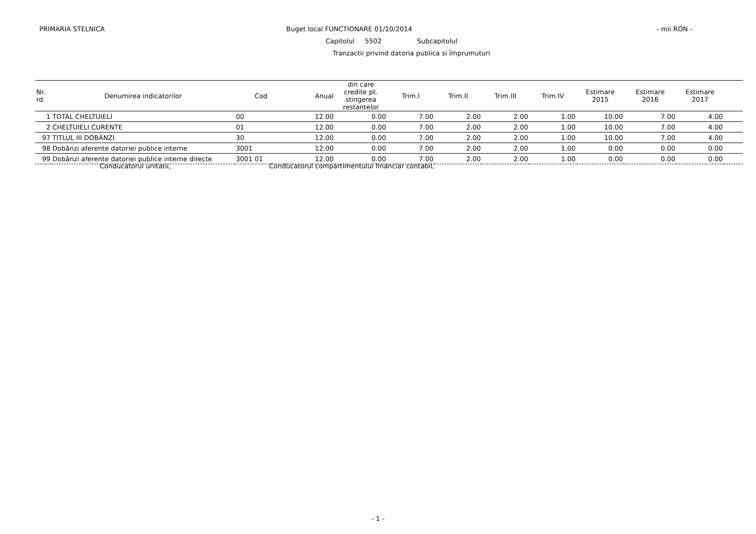PRIMARIA STELNICA Buget local FUNCTIONARE 01/10/2014 - mii RON -
Capitolul 5502 Subcapitolul
Tranzactii privind datoria publica si împrumuturi
| Nr. rd. | Denumirea indicatorilor | Cod | Anual | din care credite pt. stingerea restantelor | Trim.I | Trim.II | Trim.III | Trim.IV | Estimare 2015 | Estimare 2016 | Estimare 2017 | |
| --- | --- | --- | --- | --- | --- | --- | --- | --- | --- | --- | --- | --- |
| 1 | TOTAL CHELTUIELI | 00 | 12.00 | 0.00 | 7.00 | 2.00 | 2.00 | 1.00 | 10.00 | 7.00 | 4.00 | |
| 2 | CHELTUIELI CURENTE | 01 | 12.00 | 0.00 | 7.00 | 2.00 | 2.00 | 1.00 | 10.00 | 7.00 | 4.00 | |
| 97 | TITLUL III DOBÂNZI | 30 | 12.00 | 0.00 | 7.00 | 2.00 | 2.00 | 1.00 | 10.00 | 7.00 | 4.00 | |
| 98 | Dobânzi aferente datoriei publice interne | 3001 | 12.00 | 0.00 | 7.00 | 2.00 | 2.00 | 1.00 | 0.00 | 0.00 | 0.00 | |
| 99 | Dobânzi aferente datoriei publice interne directe | 3001 01 | 12.00 | 0.00 | 7.00 | 2.00 | 2.00 | 1.00 | 0.00 | 0.00 | 0.00 | |
Conducatorul unitatii, Conducatorul compartimentului financiar contabil,
- 1 -